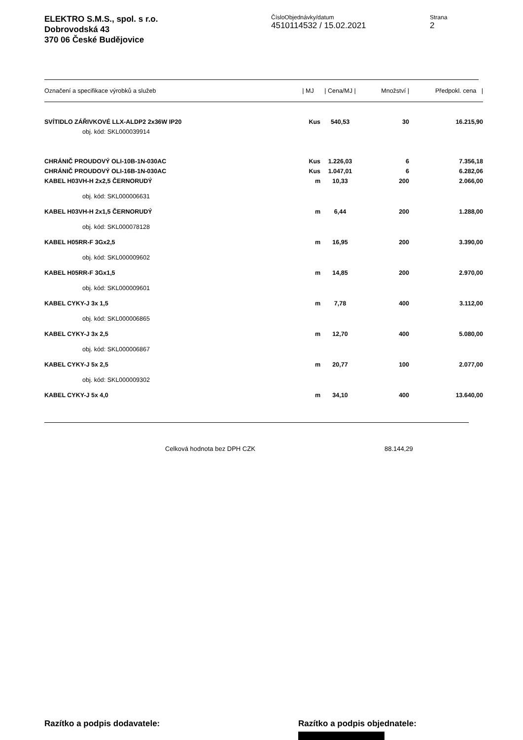ELEKTRO S.M.S., spol. s r.o.
Dobrovodská 43
370 06 České Budějovice
ČísloObjednávky/datum
4510114532 / 15.02.2021
Strana
2
| Označení a specifikace výrobků a služeb | / MJ | / Cena/MJ / | Množství / | Předpokl. cena / |
| --- | --- | --- | --- | --- |
| SVÍTIDLO ZÁŘIVKOVÉ LLX-ALDP2 2x36W IP20 | Kus | 540,53 | 30 | 16.215,90 |
| obj. kód: SKL000039914 | | | | |
| CHRÁNIČ PROUDOVÝ OLI-10B-1N-030AC | Kus | 1.226,03 | 6 | 7.356,18 |
| CHRÁNIČ PROUDOVÝ OLI-16B-1N-030AC | Kus | 1.047,01 | 6 | 6.282,06 |
| KABEL H03VH-H 2x2,5 ČERNORUDÝ | m | 10,33 | 200 | 2.066,00 |
| obj. kód: SKL000006631 | | | | |
| KABEL H03VH-H 2x1,5 ČERNORUDÝ | m | 6,44 | 200 | 1.288,00 |
| obj. kód: SKL000078128 | | | | |
| KABEL H05RR-F 3Gx2,5 | m | 16,95 | 200 | 3.390,00 |
| obj. kód: SKL000009602 | | | | |
| KABEL H05RR-F 3Gx1,5 | m | 14,85 | 200 | 2.970,00 |
| obj. kód: SKL000009601 | | | | |
| KABEL CYKY-J 3x 1,5 | m | 7,78 | 400 | 3.112,00 |
| obj. kód: SKL000006865 | | | | |
| KABEL CYKY-J 3x 2,5 | m | 12,70 | 400 | 5.080,00 |
| obj. kód: SKL000006867 | | | | |
| KABEL CYKY-J 5x 2,5 | m | 20,77 | 100 | 2.077,00 |
| obj. kód: SKL000009302 | | | | |
| KABEL CYKY-J 5x 4,0 | m | 34,10 | 400 | 13.640,00 |
Celková hodnota bez DPH CZK 88.144,29
Razítko a podpis dodavatele: Razítko a podpis objednatele: